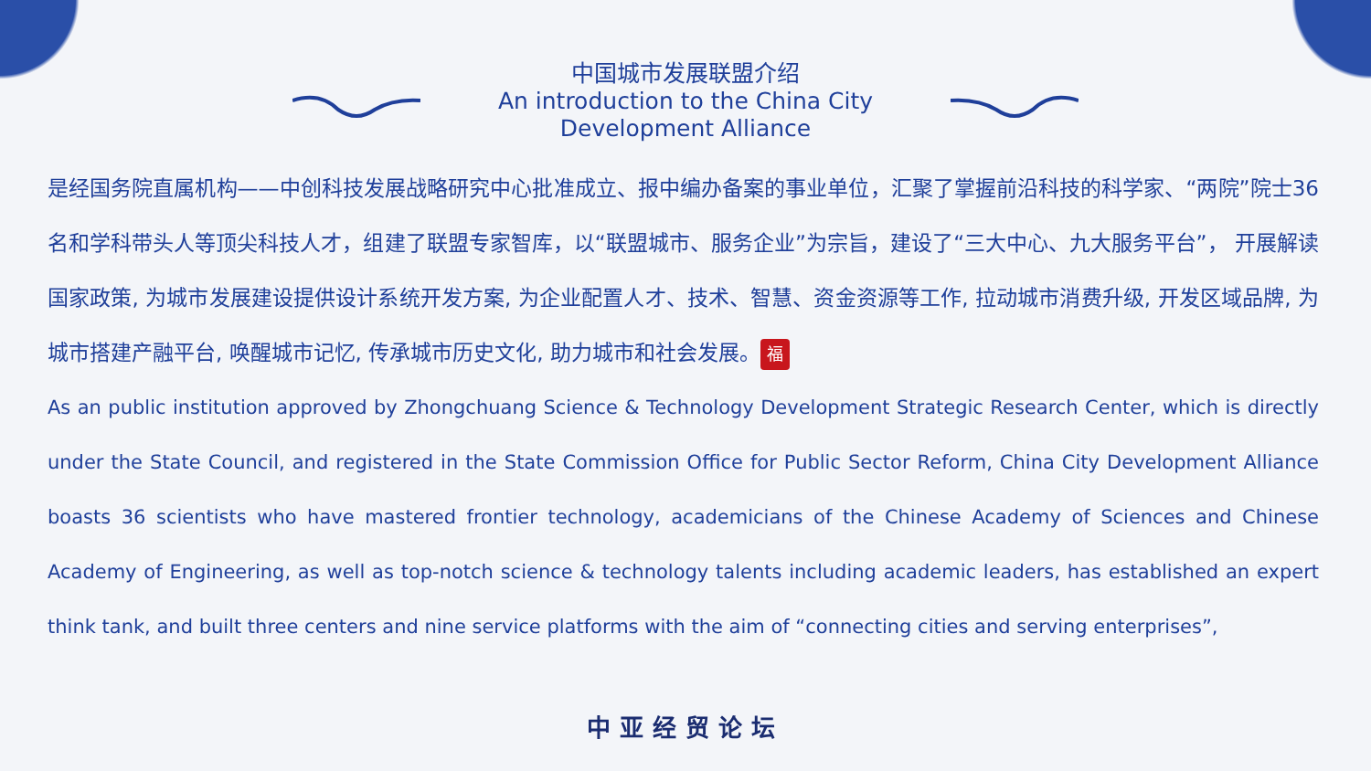中国城市发展联盟介绍
An introduction to the China City
Development Alliance
是经国务院直属机构——中创科技发展战略研究中心批准成立、报中编办备案的事业单位，汇聚了掌握前沿科技的科学家、“两院”院士36名和学科带头人等顶尖科技人才，组建了联盟专家智库，以“联盟城市、服务企业”为宗旨，建设了“三大中心、九大服务平台”， 开展解读国家政策, 为城市发展建设提供设计系统开发方案, 为企业配置人才、技术、智慧、资金资源等工作, 拉动城市消费升级, 开发区域品牌, 为城市搭建产融平台, 唤醒城市记忆, 传承城市历史文化, 助力城市和社会发展。 福
As an public institution approved by Zhongchuang Science & Technology Development Strategic Research Center, which is directly under the State Council, and registered in the State Commission Office for Public Sector Reform, China City Development Alliance boasts 36 scientists who have mastered frontier technology, academicians of the Chinese Academy of Sciences and Chinese Academy of Engineering, as well as top-notch science & technology talents including academic leaders, has established an expert think tank, and built three centers and nine service platforms with the aim of “connecting cities and serving enterprises”,
中亚经贸论坛